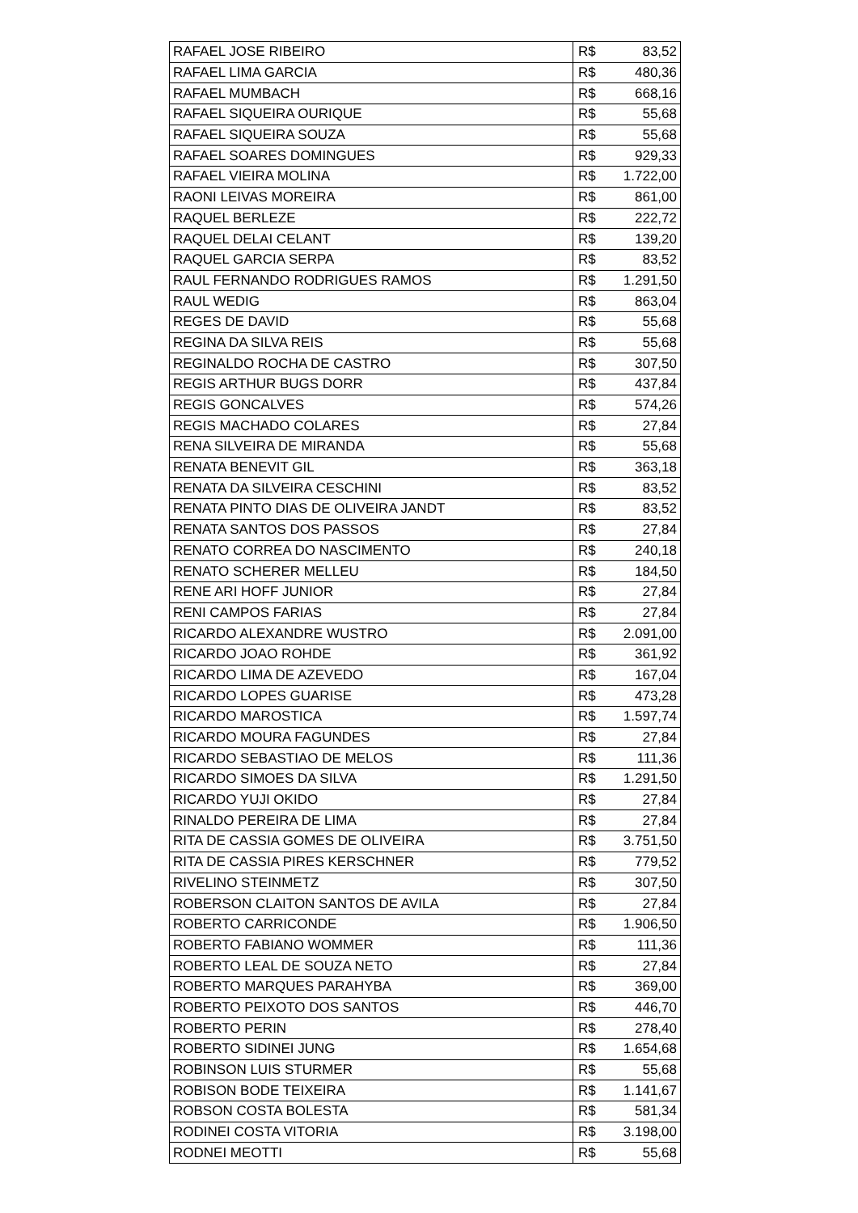| RAFAEL JOSE RIBEIRO | R$ | 83,52 |
| RAFAEL LIMA GARCIA | R$ | 480,36 |
| RAFAEL MUMBACH | R$ | 668,16 |
| RAFAEL SIQUEIRA OURIQUE | R$ | 55,68 |
| RAFAEL SIQUEIRA SOUZA | R$ | 55,68 |
| RAFAEL SOARES DOMINGUES | R$ | 929,33 |
| RAFAEL VIEIRA MOLINA | R$ | 1.722,00 |
| RAONI LEIVAS MOREIRA | R$ | 861,00 |
| RAQUEL BERLEZE | R$ | 222,72 |
| RAQUEL DELAI CELANT | R$ | 139,20 |
| RAQUEL GARCIA SERPA | R$ | 83,52 |
| RAUL FERNANDO RODRIGUES RAMOS | R$ | 1.291,50 |
| RAUL WEDIG | R$ | 863,04 |
| REGES DE DAVID | R$ | 55,68 |
| REGINA DA SILVA REIS | R$ | 55,68 |
| REGINALDO ROCHA DE CASTRO | R$ | 307,50 |
| REGIS ARTHUR BUGS DORR | R$ | 437,84 |
| REGIS GONCALVES | R$ | 574,26 |
| REGIS MACHADO COLARES | R$ | 27,84 |
| RENA SILVEIRA DE MIRANDA | R$ | 55,68 |
| RENATA BENEVIT GIL | R$ | 363,18 |
| RENATA DA SILVEIRA CESCHINI | R$ | 83,52 |
| RENATA PINTO DIAS DE OLIVEIRA JANDT | R$ | 83,52 |
| RENATA SANTOS DOS PASSOS | R$ | 27,84 |
| RENATO CORREA DO NASCIMENTO | R$ | 240,18 |
| RENATO SCHERER MELLEU | R$ | 184,50 |
| RENE ARI HOFF JUNIOR | R$ | 27,84 |
| RENI CAMPOS FARIAS | R$ | 27,84 |
| RICARDO ALEXANDRE WUSTRO | R$ | 2.091,00 |
| RICARDO JOAO ROHDE | R$ | 361,92 |
| RICARDO LIMA DE AZEVEDO | R$ | 167,04 |
| RICARDO LOPES GUARISE | R$ | 473,28 |
| RICARDO MAROSTICA | R$ | 1.597,74 |
| RICARDO MOURA FAGUNDES | R$ | 27,84 |
| RICARDO SEBASTIAO DE MELOS | R$ | 111,36 |
| RICARDO SIMOES DA SILVA | R$ | 1.291,50 |
| RICARDO YUJI OKIDO | R$ | 27,84 |
| RINALDO PEREIRA DE LIMA | R$ | 27,84 |
| RITA DE CASSIA GOMES DE OLIVEIRA | R$ | 3.751,50 |
| RITA DE CASSIA PIRES KERSCHNER | R$ | 779,52 |
| RIVELINO STEINMETZ | R$ | 307,50 |
| ROBERSON CLAITON SANTOS DE AVILA | R$ | 27,84 |
| ROBERTO CARRICONDE | R$ | 1.906,50 |
| ROBERTO FABIANO WOMMER | R$ | 111,36 |
| ROBERTO LEAL DE SOUZA NETO | R$ | 27,84 |
| ROBERTO MARQUES PARAHYBA | R$ | 369,00 |
| ROBERTO PEIXOTO DOS SANTOS | R$ | 446,70 |
| ROBERTO PERIN | R$ | 278,40 |
| ROBERTO SIDINEI JUNG | R$ | 1.654,68 |
| ROBINSON LUIS STURMER | R$ | 55,68 |
| ROBISON BODE TEIXEIRA | R$ | 1.141,67 |
| ROBSON COSTA BOLESTA | R$ | 581,34 |
| RODINEI COSTA VITORIA | R$ | 3.198,00 |
| RODNEI MEOTTI | R$ | 55,68 |